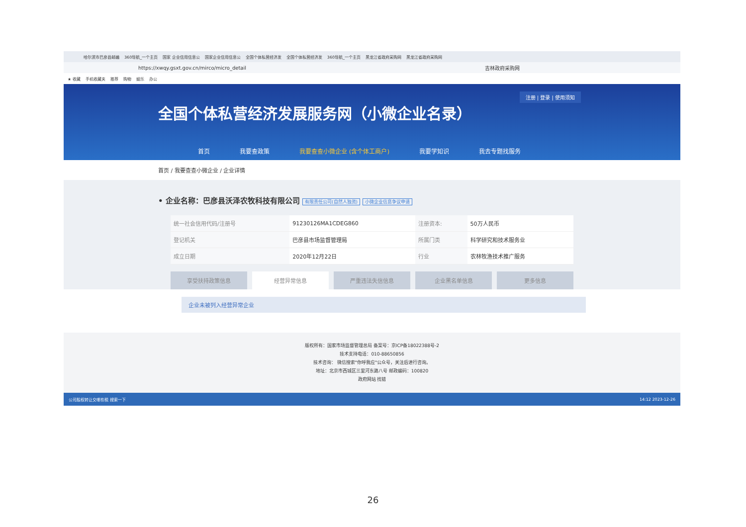哈尔滨市巴彦县邮编 360导航_一个主页 国家 企业信用信息公 国家企业信用信息公 全国个体私营经济发 全国个体私营经济发 360导航_一个主页 黑龙江省政府采购网 黑龙江省政府采购网
https://xwqy.gsxt.gov.cn/mirco/micro_detail 吉林政府采购网
★ 收藏 手机收藏夹 推荐 购物 娱乐 办公
注册 | 登录 | 使用须知
全国个体私营经济发展服务网（小微企业名录）
首页 我要查政策 我要查查小微企业 (含个体工商户) 我要学知识 我去专题找服务
首页 / 我要查查小微企业 / 企业详情
• 企业名称：巴彦县沃泽农牧科技有限公司 有限责任公司(自然人独资) 小微企业信息争议申请
| 统一社会信用代码/注册号 | 91230126MA1CDEG860 | 注册资本: | 50万人民币 |
| 登记机关 | 巴彦县市场监督管理局 | 所属门类 | 科学研究和技术服务业 |
| 成立日期 | 2020年12月22日 | 行业 | 农林牧渔技术推广服务 |
享受扶持政策信息 经营异常信息 严重违法失信信息 企业黑名单信息 更多信息
企业未被列入经营异常企业
版权所有：国家市场监督管理总局 备案号：京ICP备18022388号-2
技术支持电话：010-88650856
技术咨询： 微信搜索"你呼我应"公众号，关注后进行咨询。
地址：北京市西城区三里河东路八号 邮政编码：100820
政府网站 找错
公司股权转让交哪些税 搜索一下 14:12 2023-12-26
26